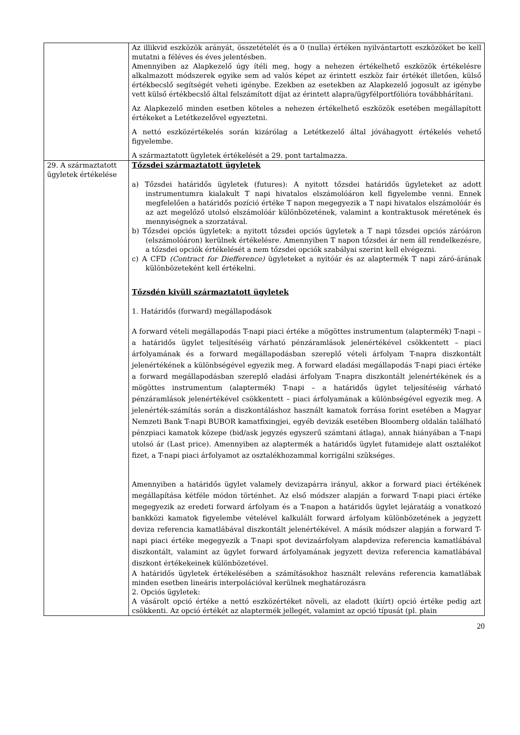| | Az illikvid eszközök arányát, összetételét és a 0 (nulla) értéken nyilvántartott eszközöket be kell mutatni a féléves és éves jelentésben. Amennyiben az Alapkezelő úgy ítéli meg, hogy a nehezen értékelhető eszközök értékelésre alkalmazott módszerek egyike sem ad valós képet az érintett eszköz fair értékét illetően, külső értékbecslő segítségét veheti igénybe. Ezekben az esetekben az Alapkezelő jogosult az igénybe vett külső értékbecslő által felszámított díjat az érintett alapra/ügyfélportfólióra továbbhárítani. Az Alapkezelő minden esetben köteles a nehezen értékelhető eszközök esetében megállapított értékeket a Letétkezelővel egyeztetni. A nettó eszközértékelés során kizárólag a Letétkezelő által jóváhagyott értékelés vehető figyelembe. A származtatott ügyletek értékelését a 29. pont tartalmazza. |
| 29. A származtatott ügyletek értékelése | Tőzsdei származtatott ügyletek a) Tőzsdei határidős ügyletek (futures): A nyitott tőzsdei határidős ügyleteket az adott instrumentumra kialakult T napi hivatalos elszámolóáron kell figyelembe venni. Ennek megfelelően a határidős pozíció értéke T napon megegyezik a T napi hivatalos elszámolóár és az azt megelőző utolsó elszámolóár különbözetének, valamint a kontraktusok méretének és mennyiségnek a szorzatával. b) Tőzsdei opciós ügyletek: a nyitott tőzsdei opciós ügyletek a T napi tőzsdei opciós záróáron (elszámolóáron) kerülnek értékelésre. Amennyiben T napon tőzsdei ár nem áll rendelkezésre, a tőzsdei opciók értékelését a nem tőzsdei opciók szabályai szerint kell elvégezni. c) A CFD (Contract for Diefference) ügyleteket a nyitóár és az alaptermék T napi záró-árának különbözeteként kell értékelni. Tőzsdén kivüli származtatott ügyletek 1. Határidős (forward) megállapodások A forward vételi megállapodás T-napi piaci értéke a mögöttes instrumentum (alaptermék) T-napi – a határidős ügylet teljesítéséig várható pénzáramlások jelenértékével csökkentett – piaci árfolyamának és a forward megállapodásban szereplő vételi árfolyam T-napra diszkontált jelenértékének a különbségével egyezik meg. A forward eladási megállapodás T-napi piaci értéke a forward megállapodásban szereplő eladási árfolyam T-napra diszkontált jelenértékének és a mögöttes instrumentum (alaptermék) T-napi – a határidős ügylet teljesítéséig várható pénzáramlások jelenértékével csökkentett – piaci árfolyamának a különbségével egyezik meg. A jelenérték-számítás során a diszkontáláshoz használt kamatok forrása forint esetében a Magyar Nemzeti Bank T-napi BUBOR kamatfixingjei, egyéb devizák esetében Bloomberg oldalán található pénzpiaci kamatok közepe (bid/ask jegyzés egyszerű számtani átlaga), annak hiányában a T-napi utolsó ár (Last price). Amennyiben az alaptermék a határidős ügylet futamideje alatt osztalékot fizet, a T-napi piaci árfolyamot az osztalékhozammal korrigálni szükséges. Amennyiben a határidős ügylet valamely devizapárra irányul, akkor a forward piaci értékének megállapítása kétféle módon történhet. Az első módszer alapján a forward T-napi piaci értéke megegyezik az eredeti forward árfolyam és a T-napon a határidős ügylet lejáratáig a vonatkozó bankközi kamatok figyelembe vételével kalkulált forward árfolyam különbözetének a jegyzett deviza referencia kamatlábával diszkontált jelenértékével. A másik módszer alapján a forward T-napi piaci értéke megegyezik a T-napi spot devizaárfolyam alapdeviza referencia kamatlábával diszkontált, valamint az ügylet forward árfolyamának jegyzett deviza referencia kamatlábával diszkont értékekeinek különbözetével. A határidős ügyletek értékelésében a számításokhoz használt releváns referencia kamatlábak minden esetben lineáris interpolációval kerülnek meghatározásra 2. Opciós ügyletek: A vásárolt opció értéke a nettó eszközértéket növeli, az eladott (kiírt) opció értéke pedig azt csökkenti. Az opció értékét az alaptermék jellegét, valamint az opció típusát (pl. plain |
20